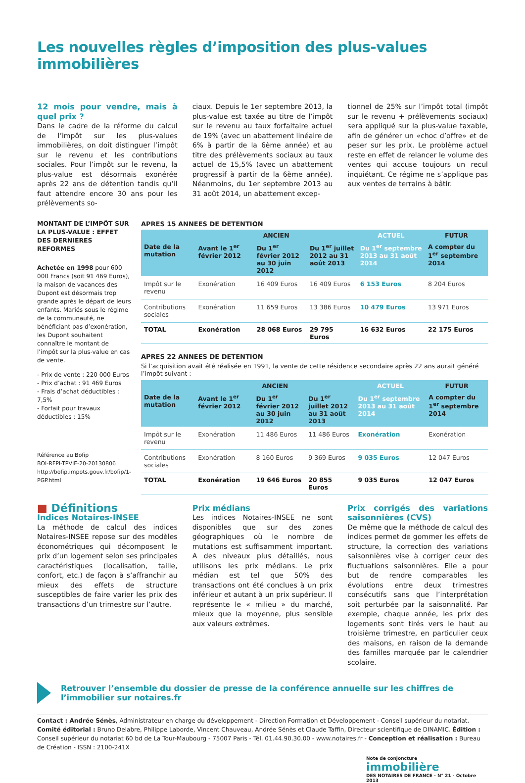Les nouvelles règles d’imposition des plus-values immobilières
12 mois pour vendre, mais à quel prix ?
Dans le cadre de la réforme du calcul de l’impôt sur les plus-values immobilières, on doit distinguer l’impôt sur le revenu et les contributions sociales. Pour l’impôt sur le revenu, la plus-value est désormais exonérée après 22 ans de détention tandis qu’il faut attendre encore 30 ans pour les prélèvements so-
ciaux. Depuis le 1er septembre 2013, la plus-value est taxée au titre de l’impôt sur le revenu au taux forfaitaire actuel de 19% (avec un abattement linéaire de 6% à partir de la 6ème année) et au titre des prélèvements sociaux au taux actuel de 15,5% (avec un abattement progressif à partir de la 6ème année). Néanmoins, du 1er septembre 2013 au 31 août 2014, un abattement excep-
tionnel de 25% sur l’impôt total (impôt sur le revenu + prélèvements sociaux) sera appliqué sur la plus-value taxable, afin de générer un «choc d’offre» et de peser sur les prix. Le problème actuel reste en effet de relancer le volume des ventes qui accuse toujours un recul inquiétant. Ce régime ne s’applique pas aux ventes de terrains à bâtir.
MONTANT DE L’IMPÔT SUR LA PLUS-VALUE : EFFET DES DERNIERES REFORMES
Achetée en 1998 pour 600 000 Francs (soit 91 469 Euros), la maison de vacances des Dupont est désormais trop grande après le départ de leurs enfants. Mariés sous le régime de la communauté, ne bénéficiant pas d’exonération, les Dupont souhaitent connaître le montant de l’impôt sur la plus-value en cas de vente.
- Prix de vente : 220 000 Euros
- Prix d’achat : 91 469 Euros
- Frais d’achat déductibles : 7,5%
- Forfait pour travaux déductibles : 15%
Référence au Bofip
BOI-RFPI-TPVIE-20-20130806
http://bofip.impots.gouv.fr/bofip/1-PGP.html
APRES 15 ANNEES DE DETENTION
| | ANCIEN | | | ACTUEL | FUTUR |
| --- | --- | --- | --- | --- | --- |
| Date de la mutation | Avant le 1<sup>er</sup> février 2012 | Du 1<sup>er</sup> février 2012 au 30 juin 2012 | Du 1<sup>er</sup> juillet 2012 au 31 août 2013 | Du 1<sup>er</sup> septembre 2013 au 31 août 2014 | A compter du 1<sup>er</sup> septembre 2014 |
| Impôt sur le revenu | Exonération | 16 409 Euros | 16 409 Euros | 6 153 Euros | 8 204 Euros |
| Contributions sociales | Exonération | 11 659 Euros | 13 386 Euros | 10 479 Euros | 13 971 Euros |
| TOTAL | Exonération | 28 068 Euros | 29 795 Euros | 16 632 Euros | 22 175 Euros |
APRES 22 ANNEES DE DETENTION
Si l’acquisition avait été réalisée en 1991, la vente de cette résidence secondaire après 22 ans aurait généré l’impôt suivant :
| | ANCIEN | | | ACTUEL | FUTUR |
| --- | --- | --- | --- | --- | --- |
| Date de la mutation | Avant le 1<sup>er</sup> février 2012 | Du 1<sup>er</sup> février 2012 au 30 juin 2012 | Du 1<sup>er</sup> juillet 2012 au 31 août 2013 | Du 1<sup>er</sup> septembre 2013 au 31 août 2014 | A compter du 1<sup>er</sup> septembre 2014 |
| Impôt sur le revenu | Exonération | 11 486 Euros | 11 486 Euros | Exonération | Exonération |
| Contributions sociales | Exonération | 8 160 Euros | 9 369 Euros | 9 035 Euros | 12 047 Euros |
| TOTAL | Exonération | 19 646 Euros | 20 855 Euros | 9 035 Euros | 12 047 Euros |
■ Définitions
Indices Notaires-INSEE
La méthode de calcul des indices Notaires-INSEE repose sur des modèles économétriques qui décomposent le prix d’un logement selon ses principales caractéristiques (localisation, taille, confort, etc.) de façon à s’affranchir au mieux des effets de structure susceptibles de faire varier les prix des transactions d’un trimestre sur l’autre.
Prix médians
Les indices Notaires-INSEE ne sont disponibles que sur des zones géographiques où le nombre de mutations est suffisamment important. A des niveaux plus détaillés, nous utilisons les prix médians. Le prix médian est tel que 50% des transactions ont été conclues à un prix inférieur et autant à un prix supérieur. Il représente le « milieu » du marché, mieux que la moyenne, plus sensible aux valeurs extrêmes.
Prix corrigés des variations saisonnières (CVS)
De même que la méthode de calcul des indices permet de gommer les effets de structure, la correction des variations saisonnières vise à corriger ceux des fluctuations saisonnières. Elle a pour but de rendre comparables les évolutions entre deux trimestres consécutifs sans que l’interprétation soit perturbée par la saisonnalité. Par exemple, chaque année, les prix des logements sont tirés vers le haut au troisième trimestre, en particulier ceux des maisons, en raison de la demande des familles marquée par le calendrier scolaire.
Retrouver l’ensemble du dossier de presse de la conférence annuelle sur les chiffres de l’immobilier sur notaires.fr
Contact : Andrée Sénès, Administrateur en charge du développement - Direction Formation et Développement - Conseil supérieur du notariat. Comité éditorial : Bruno Delabre, Philippe Laborde, Vincent Chauveau, Andrée Sénès et Claude Taffin, Directeur scientifique de DINAMIC. Édition : Conseil supérieur du notariat 60 bd de La Tour-Maubourg - 75007 Paris - Tél. 01.44.90.30.00 - www.notaires.fr - Conception et réalisation : Bureau de Création - ISSN : 2100-241X
Note de conjoncture
immobilière
DES NOTAIRES DE FRANCE - N° 21 - Octobre 2013